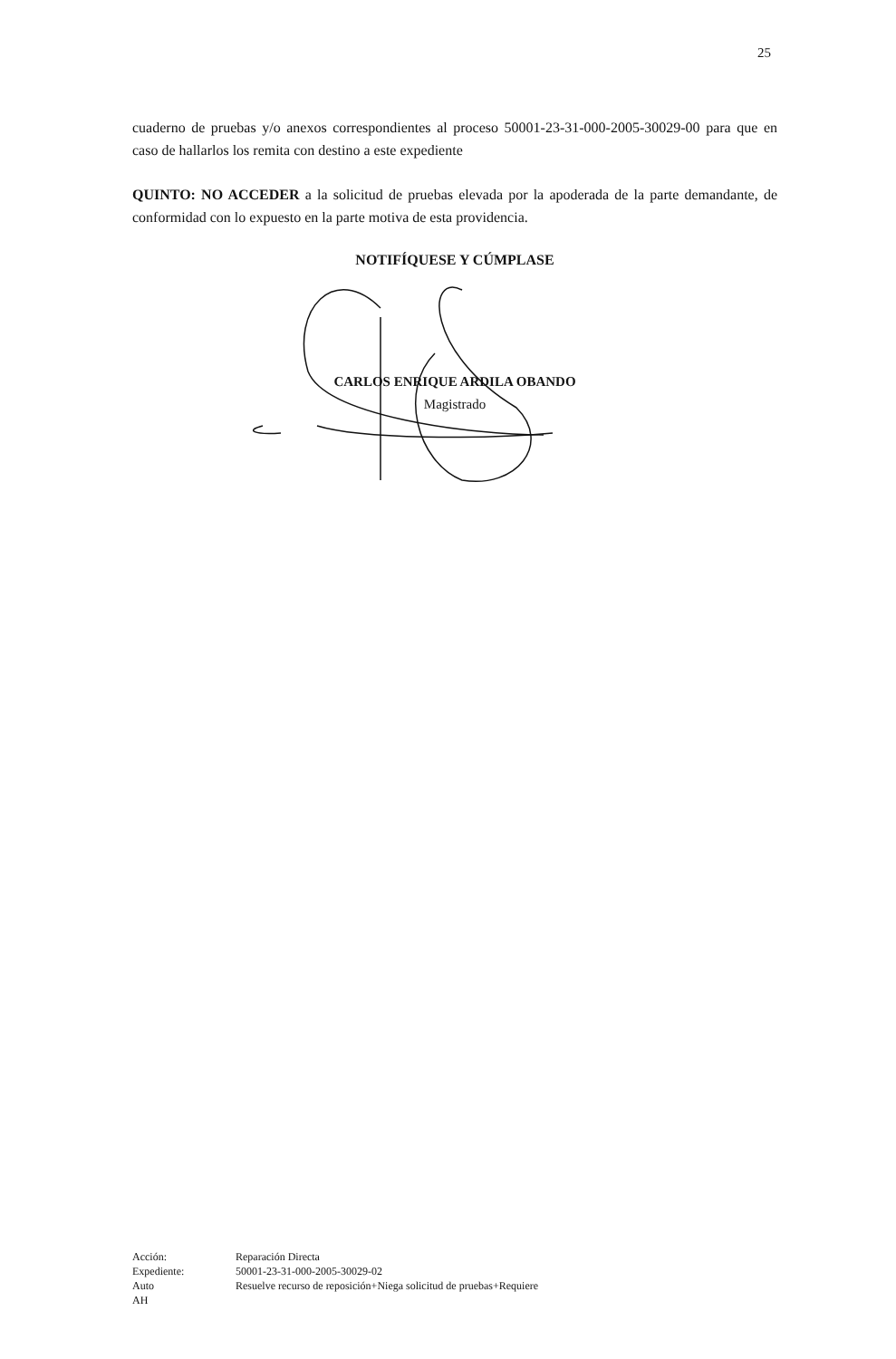25
cuaderno de pruebas y/o anexos correspondientes al proceso 50001-23-31-000-2005-30029-00 para que en caso de hallarlos los remita con destino a este expediente
QUINTO: NO ACCEDER a la solicitud de pruebas elevada por la apoderada de la parte demandante, de conformidad con lo expuesto en la parte motiva de esta providencia.
NOTIFÍQUESE Y CÚMPLASE
CARLOS ENRIQUE ARDILA OBANDO
Magistrado
| Acción: | Reparación Directa |
| Expediente: | 50001-23-31-000-2005-30029-02 |
| Auto | Resuelve recurso de reposición+Niega solicitud de pruebas+Requiere |
| AH | |